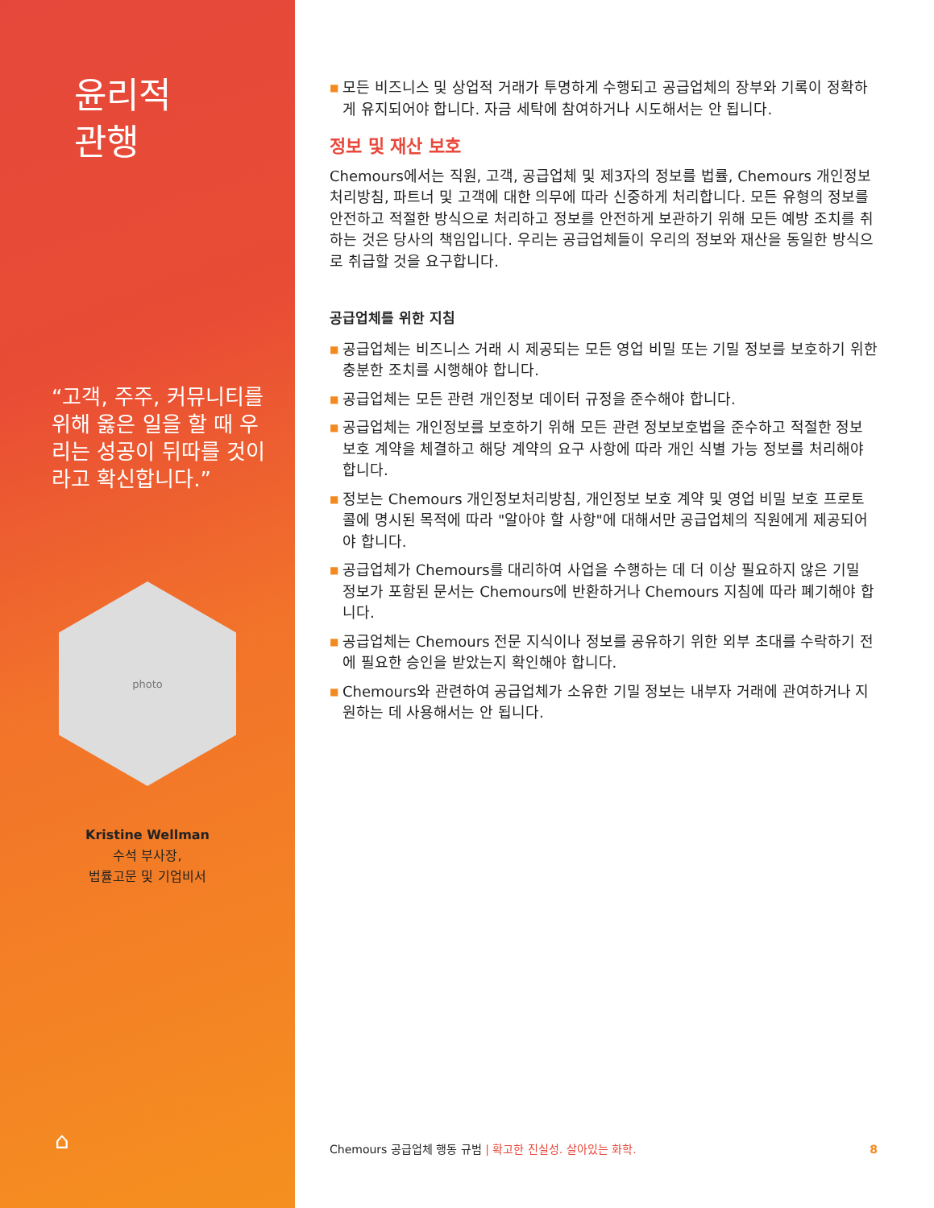윤리적
관행
“고객, 주주, 커뮤니티를 위해 옳은 일을 할 때 우리는 성공이 뒤따를 것이라고 확신합니다.”
photo
Kristine Wellman
수석 부사장,
법률고문 및 기업비서
⌂
■ 모든 비즈니스 및 상업적 거래가 투명하게 수행되고 공급업체의 장부와 기록이 정확하게 유지되어야 합니다. 자금 세탁에 참여하거나 시도해서는 안 됩니다.
정보 및 재산 보호
Chemours에서는 직원, 고객, 공급업체 및 제3자의 정보를 법률, Chemours 개인정보처리방침, 파트너 및 고객에 대한 의무에 따라 신중하게 처리합니다. 모든 유형의 정보를 안전하고 적절한 방식으로 처리하고 정보를 안전하게 보관하기 위해 모든 예방 조치를 취하는 것은 당사의 책임입니다. 우리는 공급업체들이 우리의 정보와 재산을 동일한 방식으로 취급할 것을 요구합니다.
공급업체를 위한 지침
■ 공급업체는 비즈니스 거래 시 제공되는 모든 영업 비밀 또는 기밀 정보를 보호하기 위한 충분한 조치를 시행해야 합니다.
■ 공급업체는 모든 관련 개인정보 데이터 규정을 준수해야 합니다.
■ 공급업체는 개인정보를 보호하기 위해 모든 관련 정보보호법을 준수하고 적절한 정보 보호 계약을 체결하고 해당 계약의 요구 사항에 따라 개인 식별 가능 정보를 처리해야 합니다.
■ 정보는 Chemours 개인정보처리방침, 개인정보 보호 계약 및 영업 비밀 보호 프로토콜에 명시된 목적에 따라 "알아야 할 사항"에 대해서만 공급업체의 직원에게 제공되어야 합니다.
■ 공급업체가 Chemours를 대리하여 사업을 수행하는 데 더 이상 필요하지 않은 기밀 정보가 포함된 문서는 Chemours에 반환하거나 Chemours 지침에 따라 폐기해야 합니다.
■ 공급업체는 Chemours 전문 지식이나 정보를 공유하기 위한 외부 초대를 수락하기 전에 필요한 승인을 받았는지 확인해야 합니다.
■ Chemours와 관련하여 공급업체가 소유한 기밀 정보는 내부자 거래에 관여하거나 지원하는 데 사용해서는 안 됩니다.
Chemours 공급업체 행동 규범 | 확고한 진실성. 살아있는 화학.
8